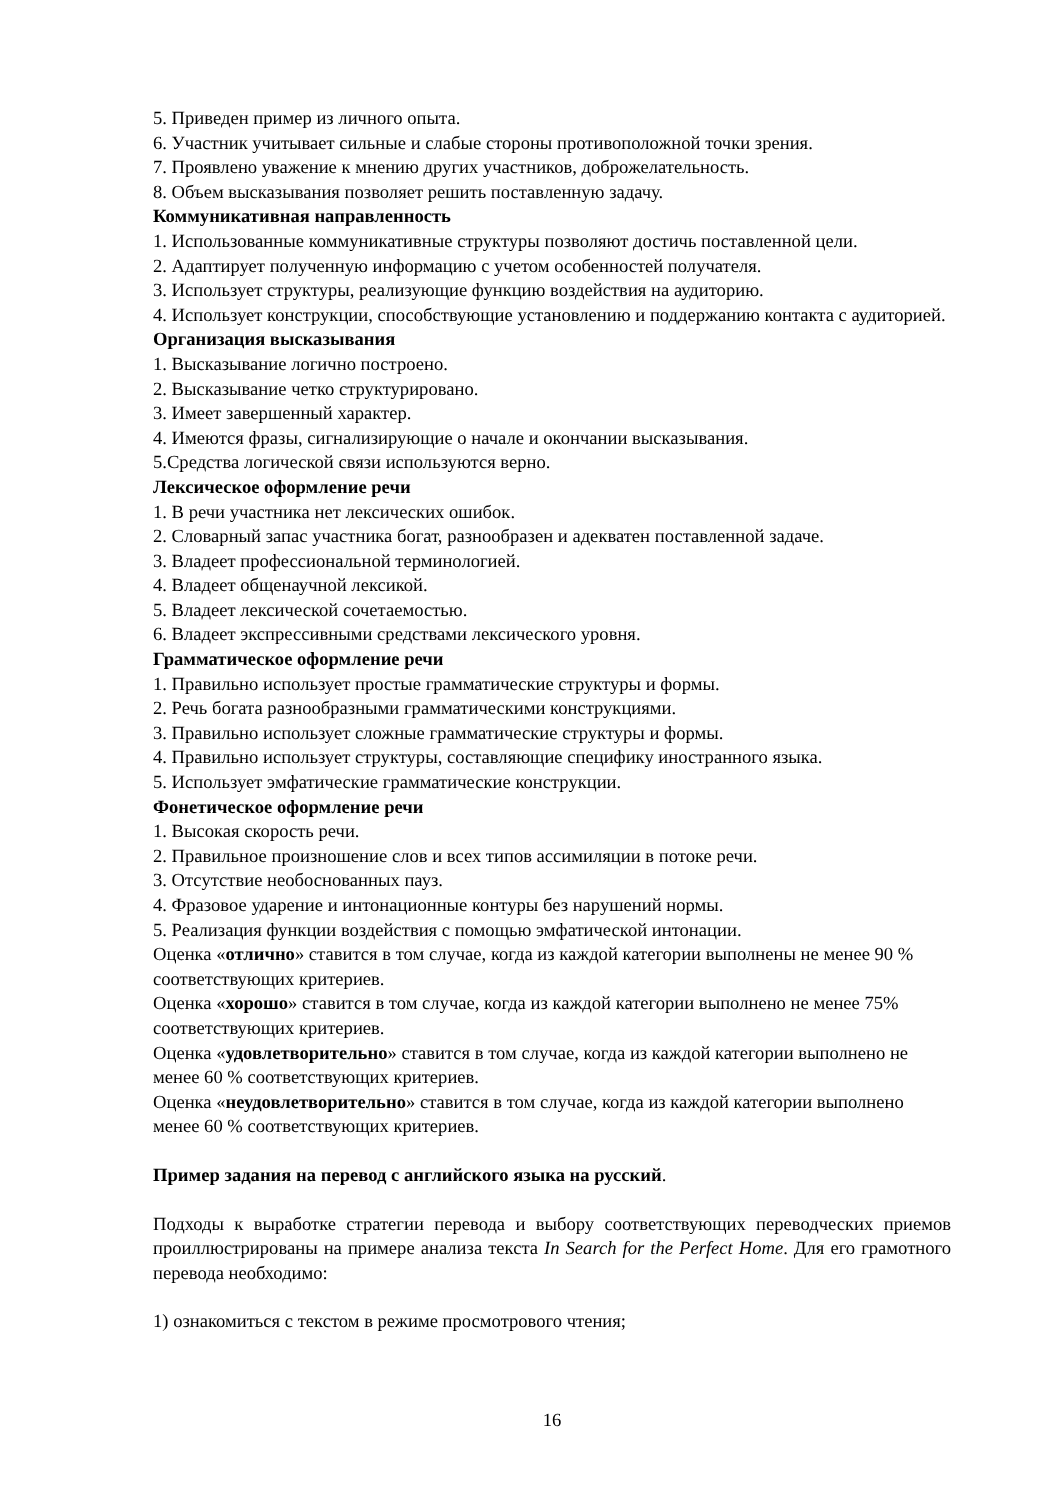5. Приведен пример из личного опыта.
6. Участник учитывает сильные и слабые стороны противоположной точки зрения.
7. Проявлено уважение к мнению других участников, доброжелательность.
8. Объем высказывания позволяет решить поставленную задачу.
Коммуникативная направленность
1. Использованные коммуникативные структуры позволяют достичь поставленной цели.
2. Адаптирует полученную информацию с учетом особенностей получателя.
3. Использует структуры, реализующие функцию воздействия на аудиторию.
4. Использует конструкции, способствующие установлению и поддержанию контакта с аудиторией.
Организация высказывания
1. Высказывание логично построено.
2. Высказывание четко структурировано.
3. Имеет завершенный характер.
4. Имеются фразы, сигнализирующие о начале и окончании высказывания.
5.Средства логической связи используются верно.
Лексическое оформление речи
1. В речи участника нет лексических ошибок.
2. Словарный запас участника богат, разнообразен и адекватен поставленной задаче.
3. Владеет профессиональной терминологией.
4. Владеет общенаучной лексикой.
5. Владеет лексической сочетаемостью.
6. Владеет экспрессивными средствами лексического уровня.
Грамматическое оформление речи
1. Правильно использует простые грамматические структуры и формы.
2. Речь богата разнообразными грамматическими конструкциями.
3. Правильно использует сложные грамматические структуры и формы.
4. Правильно использует структуры, составляющие специфику иностранного языка.
5. Использует эмфатические грамматические конструкции.
Фонетическое оформление речи
1. Высокая скорость речи.
2. Правильное произношение слов и всех типов ассимиляции в потоке речи.
3. Отсутствие необоснованных пауз.
4. Фразовое ударение и интонационные контуры без нарушений нормы.
5. Реализация функции воздействия с помощью эмфатической интонации.
Оценка «отлично» ставится в том случае, когда из каждой категории выполнены не менее 90 % соответствующих критериев.
Оценка «хорошо» ставится в том случае, когда из каждой категории выполнено не менее 75% соответствующих критериев.
Оценка «удовлетворительно» ставится в том случае, когда из каждой категории выполнено не менее 60 % соответствующих критериев.
Оценка «неудовлетворительно» ставится в том случае, когда из каждой категории выполнено менее 60 % соответствующих критериев.
Пример задания на перевод с английского языка на русский.
Подходы к выработке стратегии перевода и выбору соответствующих переводческих приемов проиллюстрированы на примере анализа текста In Search for the Perfect Home. Для его грамотного перевода необходимо:
1) ознакомиться с текстом в режиме просмотрового чтения;
16